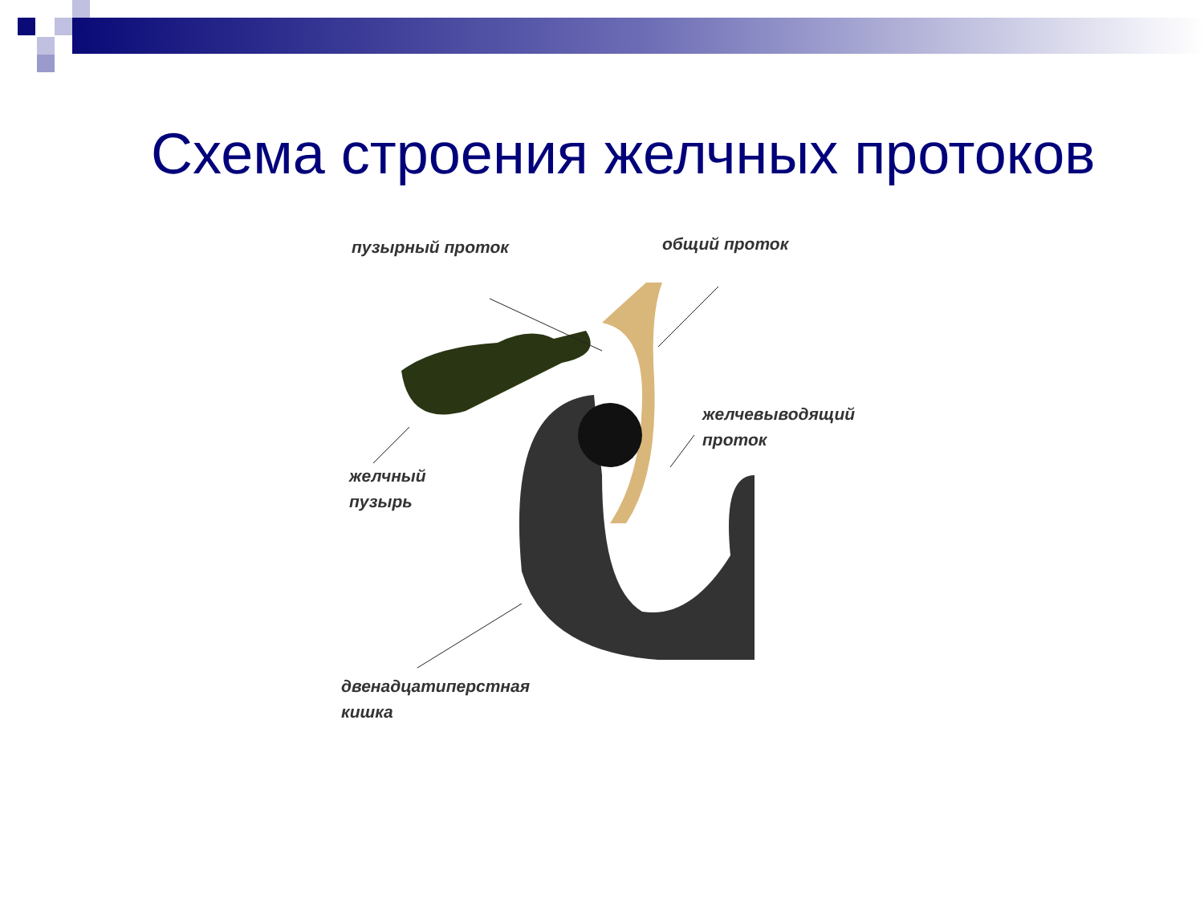Схема строения желчных протоков
пузырный проток общий проток
желчевыводящий
проток
желчный
пузырь
двенадцатиперстная
кишка